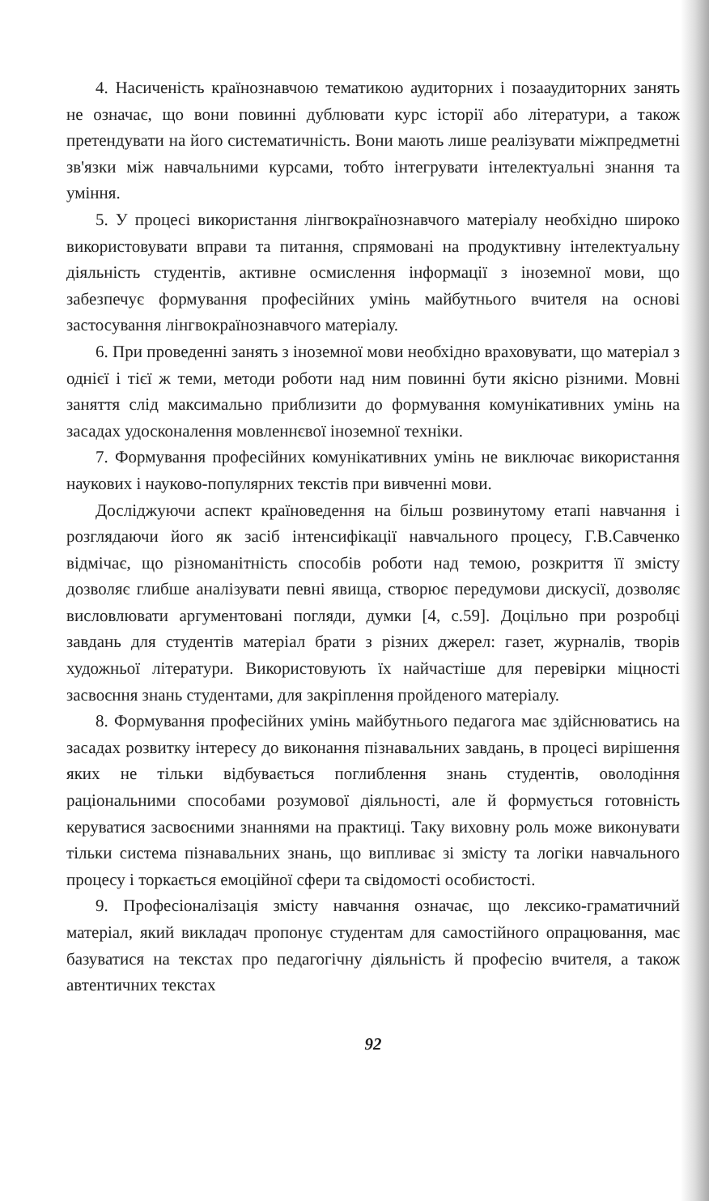4. Насиченість країнознавчою тематикою аудиторних і позааудиторних занять не означає, що вони повинні дублювати курс історії або літератури, а також претендувати на його систематичність. Вони мають лише реалізувати міжпредметні зв'язки між навчальними курсами, тобто інтегрувати інтелектуальні знання та уміння.
5. У процесі використання лінгвокраїнознавчого матеріалу необхідно широко використовувати вправи та питання, спрямовані на продуктивну інтелектуальну діяльність студентів, активне осмислення інформації з іноземної мови, що забезпечує формування професійних умінь майбутнього вчителя на основі застосування лінгвокраїнознавчого матеріалу.
6. При проведенні занять з іноземної мови необхідно враховувати, що матеріал з однієї і тієї ж теми, методи роботи над ним повинні бути якісно різними. Мовні заняття слід максимально приблизити до формування комунікативних умінь на засадах удосконалення мовленнєвої іноземної техніки.
7. Формування професійних комунікативних умінь не виключає використання наукових і науково-популярних текстів при вивченні мови.
Досліджуючи аспект країноведення на більш розвинутому етапі навчання і розглядаючи його як засіб інтенсифікації навчального процесу, Г.В.Савченко відмічає, що різноманітність способів роботи над темою, розкриття її змісту дозволяє глибше аналізувати певні явища, створює передумови дискусії, дозволяє висловлювати аргументовані погляди, думки [4, с.59]. Доцільно при розробці завдань для студентів матеріал брати з різних джерел: газет, журналів, творів художньої літератури. Використовують їх найчастіше для перевірки міцності засвоєння знань студентами, для закріплення пройденого матеріалу.
8. Формування професійних умінь майбутнього педагога має здійснюватись на засадах розвитку інтересу до виконання пізнавальних завдань, в процесі вирішення яких не тільки відбувається поглиблення знань студентів, оволодіння раціональними способами розумової діяльності, але й формується готовність керуватися засвоєними знаннями на практиці. Таку виховну роль може виконувати тільки система пізнавальних знань, що випливає зі змісту та логіки навчального процесу і торкається емоційної сфери та свідомості особистості.
9. Професіоналізація змісту навчання означає, що лексико-граматичний матеріал, який викладач пропонує студентам для самостійного опрацювання, має базуватися на текстах про педагогічну діяльність й професію вчителя, а також автентичних текстах
92